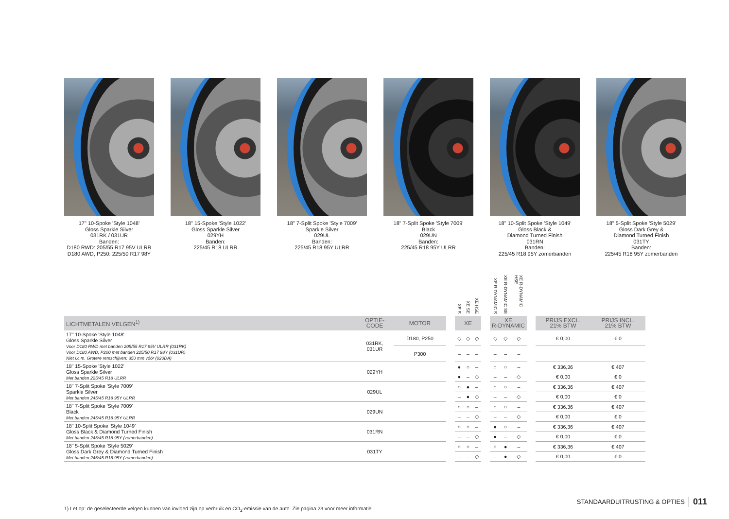17" 10-Spoke 'Style 1048'
Gloss Sparkle Silver
031RK / 031UR
Banden:
D180 RWD: 205/55 R17 95V ULRR
D180 AWD, P250: 225/50 R17 98Y
18" 15-Spoke 'Style 1022'
Gloss Sparkle Silver
029YH
Banden:
225/45 R18 ULRR
18" 7-Split Spoke 'Style 7009'
Sparkle Silver
029UL
Banden:
225/45 R18 95Y ULRR
18" 7-Split Spoke 'Style 7009'
Black
029UN
Banden:
225/45 R18 95Y ULRR
18" 10-Split Spoke 'Style 1049'
Gloss Black &
Diamond Turned Finish
031RN
Banden:
225/45 R18 95Y zomerbanden
18" 5-Split Spoke 'Style 5029'
Gloss Dark Grey &
Diamond Turned Finish
031TY
Banden:
225/45 R18 95Y zomerbanden
| | | | | XE S | XE SE | XE HSE | | XE R-DYNAMIC S | XE R-DYNAMIC SE | XE R-DYNAMIC HSE | | | |
| --- | --- | --- | --- | --- | --- | --- | --- | --- | --- | --- | --- | --- | --- |
| LICHTMETALEN VELGEN<sup>1)</sup> | OPTIE- CODE | MOTOR | | XE | | | | XE R-DYNAMIC | | | | PRIJS EXCL. 21% BTW | PRIJS INCL. 21% BTW |
| 17" 10-Spoke 'Style 1048' Gloss Sparkle Silver Voor D180 RWD met banden 205/55 R17 95V ULRR (031RK) Voor D180 AWD, P200 met banden 225/50 R17 98Y (031UR) Niet i.c.m. Grotere remschijven: 350 mm vóór (020DA) | 031RK, 031UR | D180, P250 | | ◇ | ◇ | ◇ | | ◇ | ◇ | ◇ | | € 0,00 | € 0 |
| | | P300 | | – | – | – | | – | – | – | | | |
| 18" 15-Spoke 'Style 1022' Gloss Sparkle Silver Met banden 225/45 R18 ULRR | 029YH | | | ● | ○ | – | | ○ | ○ | – | | € 336,36 | € 407 |
| | | | | ● | – | ◇ | | – | – | ◇ | | € 0,00 | € 0 |
| 18" 7-Split Spoke 'Style 7009' Sparkle Silver Met banden 245/45 R18 95Y ULRR | 029UL | | | ○ | ● | – | | ○ | ○ | – | | € 336,36 | € 407 |
| | | | | – | ● | ◇ | | – | – | ◇ | | € 0,00 | € 0 |
| 18" 7-Split Spoke 'Style 7009' Black Met banden 245/45 R18 95Y ULRR | 029UN | | | ○ | ○ | – | | ○ | ○ | – | | € 336,36 | € 407 |
| | | | | – | – | ◇ | | – | – | ◇ | | € 0,00 | € 0 |
| 18" 10-Split Spoke 'Style 1049' Gloss Black & Diamond Turned Finish Met banden 245/45 R18 95Y (zomerbanden) | 031RN | | | ○ | ○ | – | | ● | ○ | – | | € 336,36 | € 407 |
| | | | | – | – | ◇ | | ● | – | ◇ | | € 0,00 | € 0 |
| 18" 5-Split Spoke 'Style 5029' Gloss Dark Grey & Diamond Turned Finish Met banden 245/45 R18 95Y (zomerbanden) | 031TY | | | ○ | ○ | – | | ○ | ● | – | | € 336,36 | € 407 |
| | | | | – | – | ◇ | | – | ● | ◇ | | € 0,00 | € 0 |
STANDAARDUITRUSTING & OPTIES 011
1) Let op: de geselecteerde velgen kunnen van invloed zijn op verbruik en CO<sub>2</sub>-emissie van de auto. Zie pagina 23 voor meer informatie.